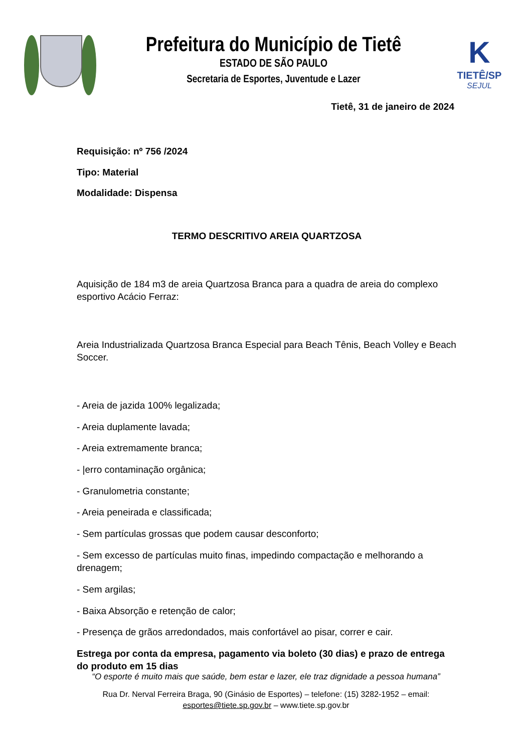Prefeitura do Município de Tietê
ESTADO DE SÃO PAULO
Secretaria de Esportes, Juventude e Lazer
K
TIETÊ/SP
SEJUL
Tietê, 31 de janeiro de 2024
Requisição: nº 756 /2024
Tipo: Material
Modalidade: Dispensa
TERMO DESCRITIVO AREIA QUARTZOSA
Aquisição de 184 m3 de areia Quartzosa Branca para a quadra de areia do complexo esportivo Acácio Ferraz:
Areia Industrializada Quartzosa Branca Especial para Beach Tênis, Beach Volley e Beach Soccer.
- Areia de jazida 100% legalizada;
- Areia duplamente lavada;
- Areia extremamente branca;
- |erro contaminação orgânica;
- Granulometria constante;
- Areia peneirada e classificada;
- Sem partículas grossas que podem causar desconforto;
- Sem excesso de partículas muito finas, impedindo compactação e melhorando a drenagem;
- Sem argilas;
- Baixa Absorção e retenção de calor;
- Presença de grãos arredondados, mais confortável ao pisar, correr e cair.
Estrega por conta da empresa, pagamento via boleto (30 dias) e prazo de entrega do produto em 15 dias
“O esporte é muito mais que saúde, bem estar e lazer, ele traz dignidade a pessoa humana”
Rua Dr. Nerval Ferreira Braga, 90 (Ginásio de Esportes) – telefone: (15) 3282-1952 – email:
esportes@tiete.sp.gov.br – www.tiete.sp.gov.br